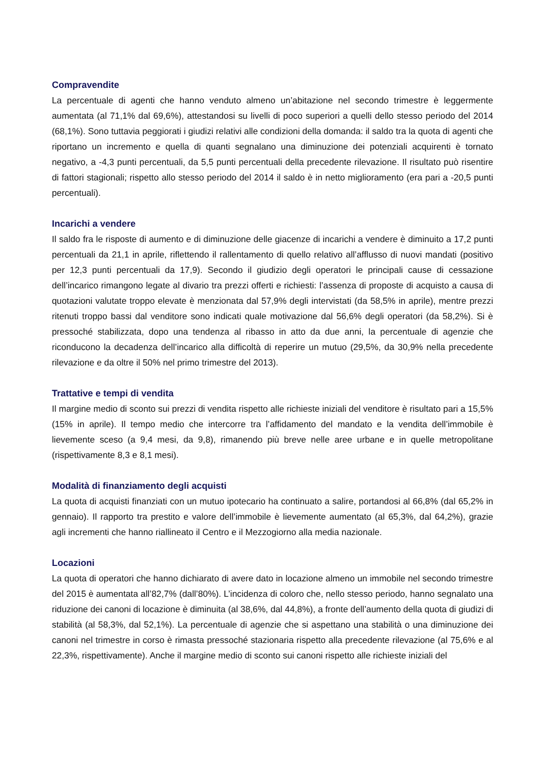Compravendite
La percentuale di agenti che hanno venduto almeno un’abitazione nel secondo trimestre è leggermente aumentata (al 71,1% dal 69,6%), attestandosi su livelli di poco superiori a quelli dello stesso periodo del 2014 (68,1%). Sono tuttavia peggiorati i giudizi relativi alle condizioni della domanda: il saldo tra la quota di agenti che riportano un incremento e quella di quanti segnalano una diminuzione dei potenziali acquirenti è tornato negativo, a -4,3 punti percentuali, da 5,5 punti percentuali della precedente rilevazione. Il risultato può risentire di fattori stagionali; rispetto allo stesso periodo del 2014 il saldo è in netto miglioramento (era pari a -20,5 punti percentuali).
Incarichi a vendere
Il saldo fra le risposte di aumento e di diminuzione delle giacenze di incarichi a vendere è diminuito a 17,2 punti percentuali da 21,1 in aprile, riflettendo il rallentamento di quello relativo all’afflusso di nuovi mandati (positivo per 12,3 punti percentuali da 17,9). Secondo il giudizio degli operatori le principali cause di cessazione dell’incarico rimangono legate al divario tra prezzi offerti e richiesti: l’assenza di proposte di acquisto a causa di quotazioni valutate troppo elevate è menzionata dal 57,9% degli intervistati (da 58,5% in aprile), mentre prezzi ritenuti troppo bassi dal venditore sono indicati quale motivazione dal 56,6% degli operatori (da 58,2%). Si è pressoché stabilizzata, dopo una tendenza al ribasso in atto da due anni, la percentuale di agenzie che riconducono la decadenza dell’incarico alla difficoltà di reperire un mutuo (29,5%, da 30,9% nella precedente rilevazione e da oltre il 50% nel primo trimestre del 2013).
Trattative e tempi di vendita
Il margine medio di sconto sui prezzi di vendita rispetto alle richieste iniziali del venditore è risultato pari a 15,5% (15% in aprile). Il tempo medio che intercorre tra l’affidamento del mandato e la vendita dell’immobile è lievemente sceso (a 9,4 mesi, da 9,8), rimanendo più breve nelle aree urbane e in quelle metropolitane (rispettivamente 8,3 e 8,1 mesi).
Modalità di finanziamento degli acquisti
La quota di acquisti finanziati con un mutuo ipotecario ha continuato a salire, portandosi al 66,8% (dal 65,2% in gennaio). Il rapporto tra prestito e valore dell’immobile è lievemente aumentato (al 65,3%, dal 64,2%), grazie agli incrementi che hanno riallineato il Centro e il Mezzogiorno alla media nazionale.
Locazioni
La quota di operatori che hanno dichiarato di avere dato in locazione almeno un immobile nel secondo trimestre del 2015 è aumentata all’82,7% (dall’80%). L’incidenza di coloro che, nello stesso periodo, hanno segnalato una riduzione dei canoni di locazione è diminuita (al 38,6%, dal 44,8%), a fronte dell’aumento della quota di giudizi di stabilità (al 58,3%, dal 52,1%). La percentuale di agenzie che si aspettano una stabilità o una diminuzione dei canoni nel trimestre in corso è rimasta pressoché stazionaria rispetto alla precedente rilevazione (al 75,6% e al 22,3%, rispettivamente). Anche il margine medio di sconto sui canoni rispetto alle richieste iniziali del